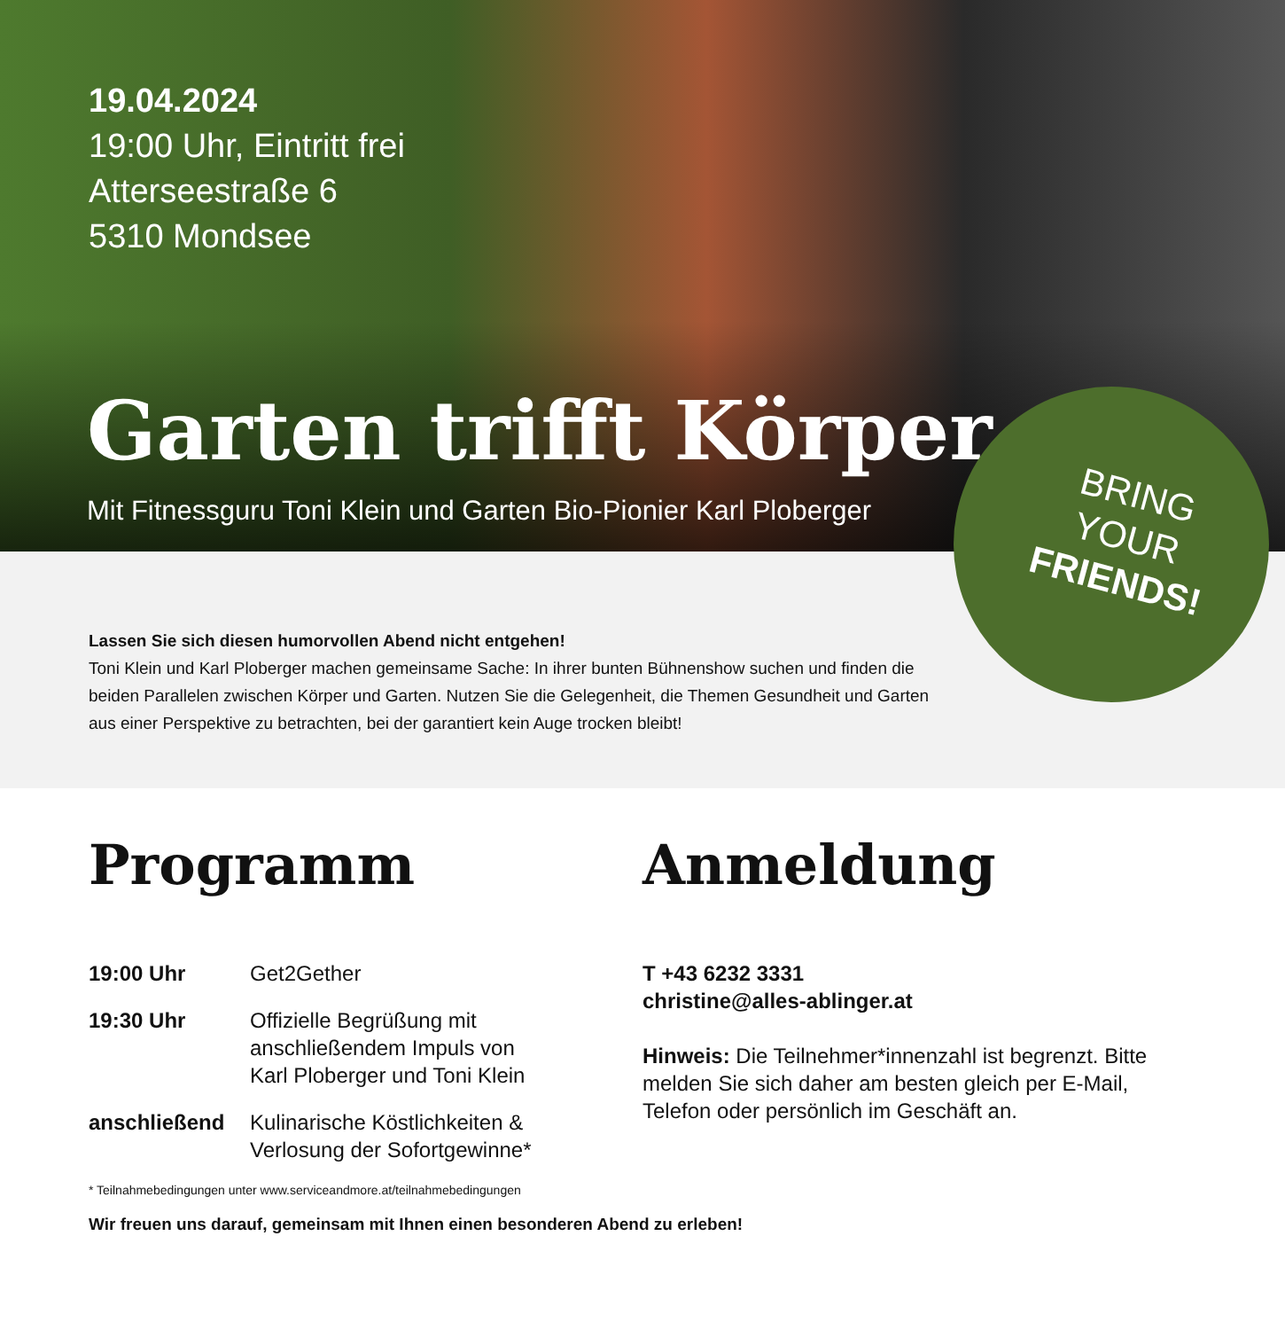19.04.2024
19:00 Uhr, Eintritt frei
Atterseestraße 6
5310 Mondsee
Garten trifft Körper
Mit Fitnessguru Toni Klein und Garten Bio-Pionier Karl Ploberger
BRING
YOUR
FRIENDS!
Lassen Sie sich diesen humorvollen Abend nicht entgehen!
Toni Klein und Karl Ploberger machen gemeinsame Sache: In ihrer bunten Bühnenshow suchen und finden die beiden Parallelen zwischen Körper und Garten. Nutzen Sie die Gelegenheit, die Themen Gesundheit und Garten aus einer Perspektive zu betrachten, bei der garantiert kein Auge trocken bleibt!
Programm
| 19:00 Uhr | Get2Gether |
| 19:30 Uhr | Offizielle Begrüßung mit anschließendem Impuls von Karl Ploberger und Toni Klein |
| anschließend | Kulinarische Köstlichkeiten & Verlosung der Sofortgewinne* |
Anmeldung
T +43 6232 3331
christine@alles-ablinger.at
Hinweis: Die Teilnehmer*innenzahl ist begrenzt. Bitte melden Sie sich daher am besten gleich per E-Mail, Telefon oder persönlich im Geschäft an.
* Teilnahmebedingungen unter www.serviceandmore.at/teilnahmebedingungen
Wir freuen uns darauf, gemeinsam mit Ihnen einen besonderen Abend zu erleben!